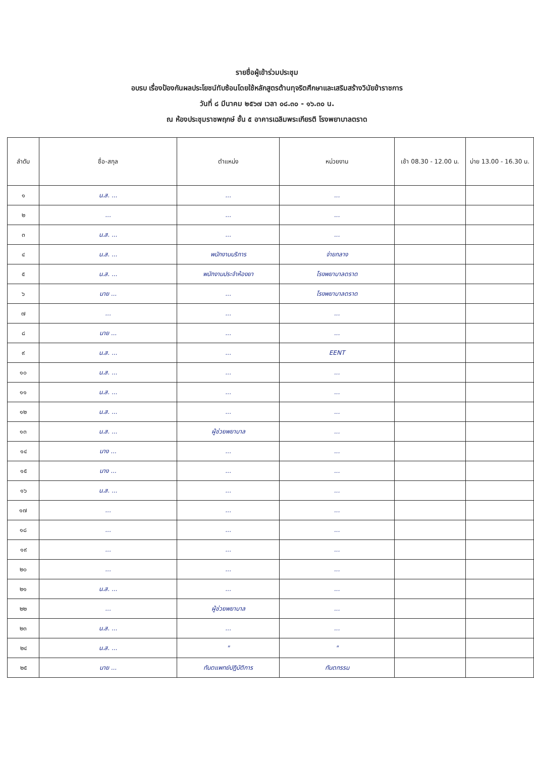รายชื่อผู้เข้าร่วมประชุม
อบรบ เรื่องป้องกันผลประโยชน์ทับซ้อนโดยใช้หลักสูตรต้านทุจริตศึกษาและเสริมสร้างวินัยข้าราชการ
วันที่ ๘ มีนาคม ๒๕๖๗ เวลา ๐๘.๓๐ - ๑๖.๓๐ น.
ณ ห้องประชุมราชพฤกษ์ ชั้น ๕ อาคารเฉลิมพระเกียรติ โรงพยาบาลตราด
| ลำดับ | ชื่อ-สกุล | ตำแหน่ง | หน่วยงาน | เช้า 08.30 - 12.00 น. | บ่าย 13.00 - 16.30 น. |
| --- | --- | --- | --- | --- | --- |
| ๑ | น.ส. ... | ... | ... | | |
| ๒ | ... | ... | ... | | |
| ๓ | น.ส. ... | ... | ... | | |
| ๔ | น.ส. ... | พนักงานบริการ | จ่ายกลาง | | |
| ๕ | น.ส. ... | พนักงานประจำห้องยา | โรงพยาบาลตราด | | |
| ๖ | นาย ... | ... | โรงพยาบาลตราด | | |
| ๗ | ... | ... | ... | | |
| ๘ | นาย ... | ... | ... | | |
| ๙ | น.ส. ... | ... | EENT | | |
| ๑๐ | น.ส. ... | ... | ... | | |
| ๑๑ | น.ส. ... | ... | ... | | |
| ๑๒ | น.ส. ... | ... | ... | | |
| ๑๓ | น.ส. ... | ผู้ช่วยพยาบาล | ... | | |
| ๑๔ | นาง ... | ... | ... | | |
| ๑๕ | นาง ... | ... | ... | | |
| ๑๖ | น.ส. ... | ... | ... | | |
| ๑๗ | ... | ... | ... | | |
| ๑๘ | ... | ... | ... | | |
| ๑๙ | ... | ... | ... | | |
| ๒๐ | ... | ... | ... | | |
| ๒๑ | น.ส. ... | ... | ... | | |
| ๒๒ | ... | ผู้ช่วยพยาบาล | ... | | |
| ๒๓ | น.ส. ... | ... | ... | | |
| ๒๔ | น.ส. ... | " | " | | |
| ๒๕ | นาย ... | ทันตแพทย์ปฏิบัติการ | ทันตกรรม | | |